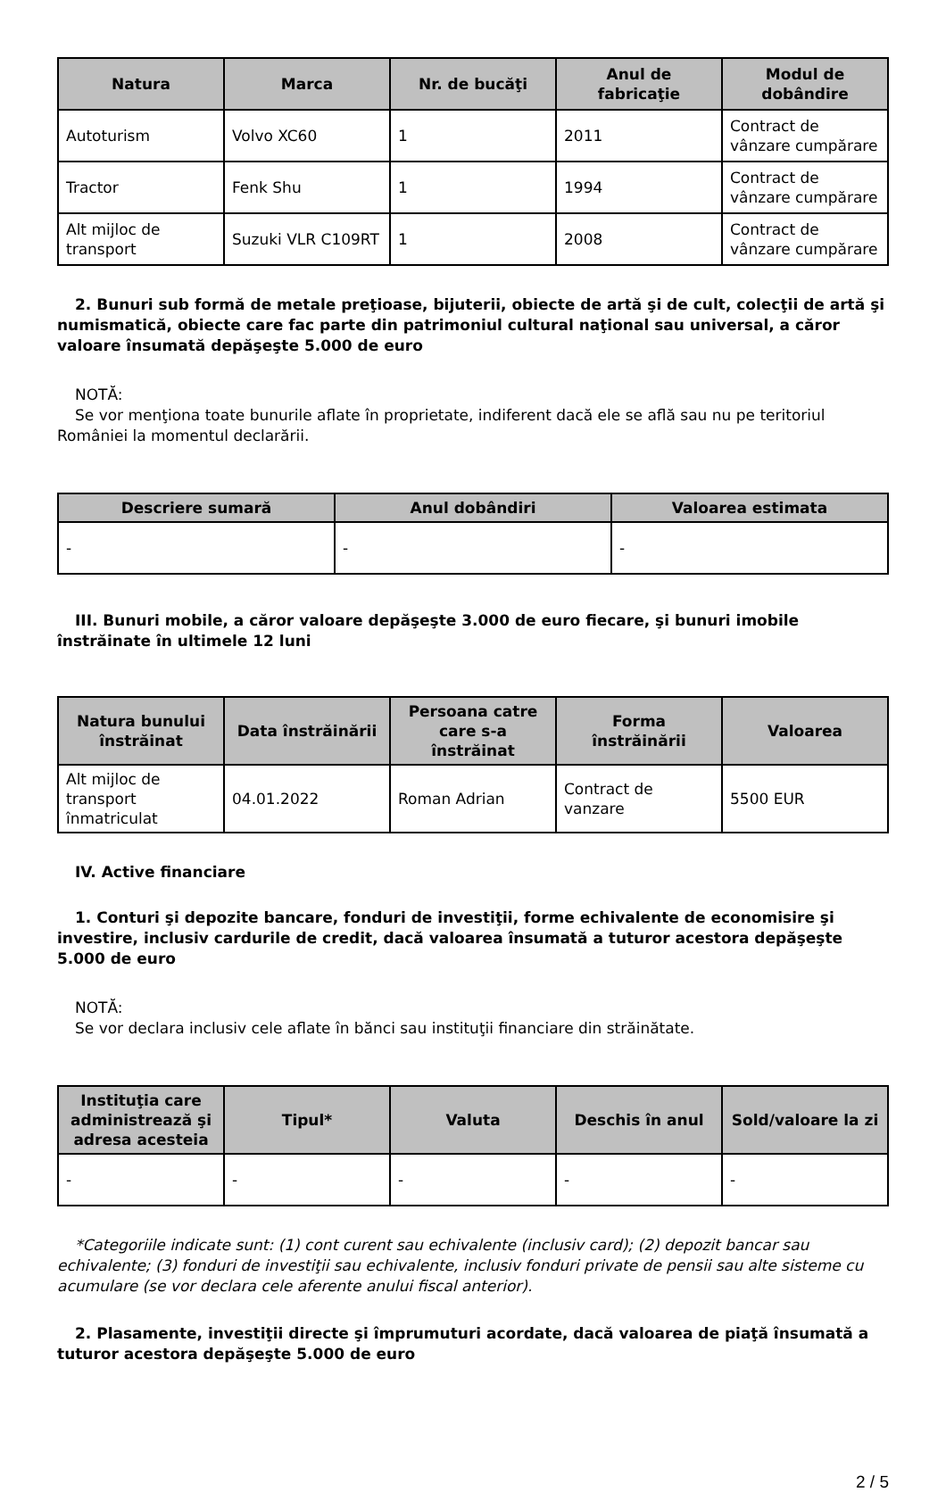| Natura | Marca | Nr. de bucăţi | Anul de fabricaţie | Modul de dobândire |
| --- | --- | --- | --- | --- |
| Autoturism | Volvo XC60 | 1 | 2011 | Contract de vânzare cumpărare |
| Tractor | Fenk Shu | 1 | 1994 | Contract de vânzare cumpărare |
| Alt mijloc de transport | Suzuki VLR C109RT | 1 | 2008 | Contract de vânzare cumpărare |
2. Bunuri sub formă de metale preţioase, bijuterii, obiecte de artă şi de cult, colecţii de artă şi numismatică, obiecte care fac parte din patrimoniul cultural naţional sau universal, a căror valoare însumată depăşeşte 5.000 de euro
NOTĂ:
Se vor menţiona toate bunurile aflate în proprietate, indiferent dacă ele se află sau nu pe teritoriul României la momentul declarării.
| Descriere sumară | Anul dobândiri | Valoarea estimata |
| --- | --- | --- |
| - | - | - |
III. Bunuri mobile, a căror valoare depăşeşte 3.000 de euro fiecare, şi bunuri imobile înstrăinate în ultimele 12 luni
| Natura bunului înstrăinat | Data înstrăinării | Persoana catre care s-a înstrăinat | Forma înstrăinării | Valoarea |
| --- | --- | --- | --- | --- |
| Alt mijloc de transport înmatriculat | 04.01.2022 | Roman Adrian | Contract de vanzare | 5500 EUR |
IV. Active financiare
1. Conturi şi depozite bancare, fonduri de investiţii, forme echivalente de economisire şi investire, inclusiv cardurile de credit, dacă valoarea însumată a tuturor acestora depăşeşte 5.000 de euro
NOTĂ:
Se vor declara inclusiv cele aflate în bănci sau instituţii financiare din străinătate.
| Instituţia care administrează şi adresa acesteia | Tipul* | Valuta | Deschis în anul | Sold/valoare la zi |
| --- | --- | --- | --- | --- |
| - | - | - | - | - |
*Categoriile indicate sunt: (1) cont curent sau echivalente (inclusiv card); (2) depozit bancar sau echivalente; (3) fonduri de investiţii sau echivalente, inclusiv fonduri private de pensii sau alte sisteme cu acumulare (se vor declara cele aferente anului fiscal anterior).
2. Plasamente, investiţii directe şi împrumuturi acordate, dacă valoarea de piaţă însumată a tuturor acestora depăşeşte 5.000 de euro
2 / 5